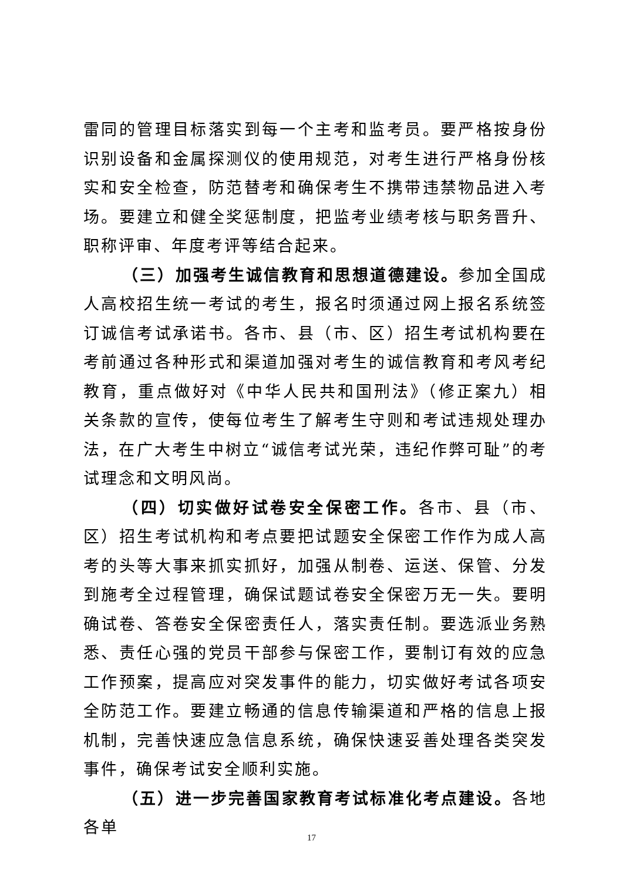雷同的管理目标落实到每一个主考和监考员。要严格按身份识别设备和金属探测仪的使用规范，对考生进行严格身份核实和安全检查，防范替考和确保考生不携带违禁物品进入考场。要建立和健全奖惩制度，把监考业绩考核与职务晋升、职称评审、年度考评等结合起来。
（三）加强考生诚信教育和思想道德建设。参加全国成人高校招生统一考试的考生，报名时须通过网上报名系统签订诚信考试承诺书。各市、县（市、区）招生考试机构要在考前通过各种形式和渠道加强对考生的诚信教育和考风考纪教育，重点做好对《中华人民共和国刑法》（修正案九）相关条款的宣传，使每位考生了解考生守则和考试违规处理办法，在广大考生中树立“诚信考试光荣，违纪作弊可耻”的考试理念和文明风尚。
（四）切实做好试卷安全保密工作。各市、县（市、区）招生考试机构和考点要把试题安全保密工作作为成人高考的头等大事来抓实抓好，加强从制卷、运送、保管、分发到施考全过程管理，确保试题试卷安全保密万无一失。要明确试卷、答卷安全保密责任人，落实责任制。要选派业务熟悉、责任心强的党员干部参与保密工作，要制订有效的应急工作预案，提高应对突发事件的能力，切实做好考试各项安全防范工作。要建立畅通的信息传输渠道和严格的信息上报机制，完善快速应急信息系统，确保快速妥善处理各类突发事件，确保考试安全顺利实施。
（五）进一步完善国家教育考试标准化考点建设。各地各单
17